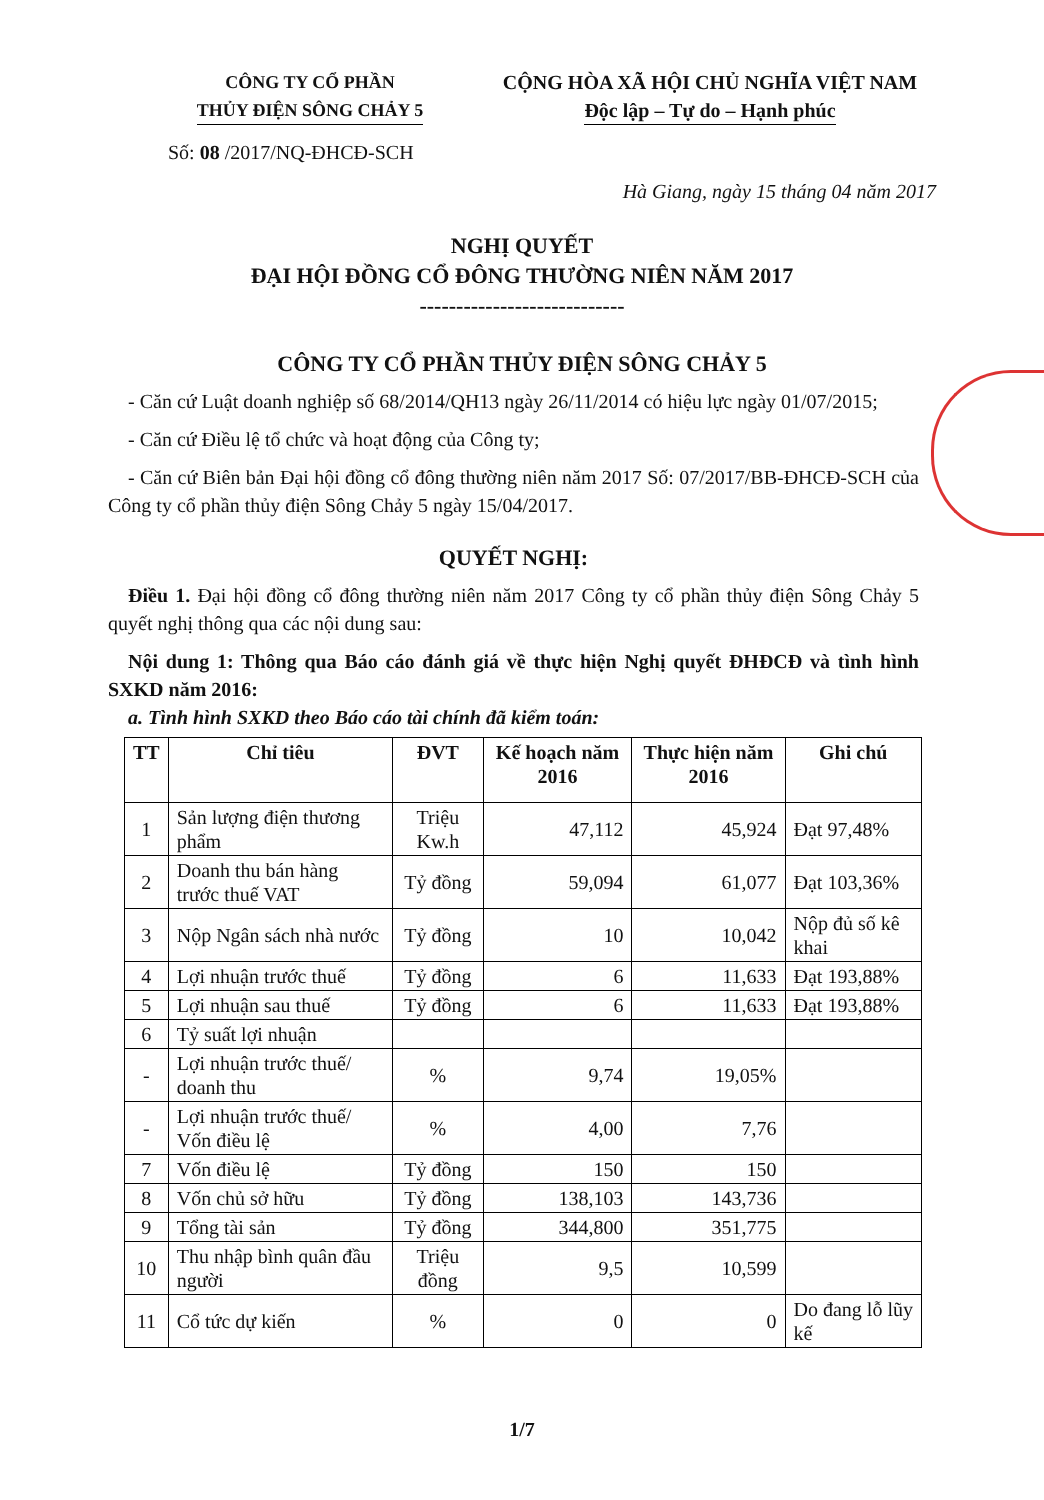CÔNG TY CỔ PHẦN
THỦY ĐIỆN SÔNG CHẢY 5
CỘNG HÒA XÃ HỘI CHỦ NGHĨA VIỆT NAM
Độc lập – Tự do – Hạnh phúc
Số: 08 /2017/NQ-ĐHCĐ-SCH
Hà Giang, ngày 15 tháng 04 năm 2017
NGHỊ QUYẾT
ĐẠI HỘI ĐỒNG CỔ ĐÔNG THƯỜNG NIÊN NĂM 2017
----------------------------
CÔNG TY CỔ PHẦN THỦY ĐIỆN SÔNG CHẢY 5
- Căn cứ Luật doanh nghiệp số 68/2014/QH13 ngày 26/11/2014 có hiệu lực ngày 01/07/2015;
- Căn cứ Điều lệ tổ chức và hoạt động của Công ty;
- Căn cứ Biên bản Đại hội đồng cổ đông thường niên năm 2017 Số: 07/2017/BB-ĐHCĐ-SCH của Công ty cổ phần thủy điện Sông Chảy 5 ngày 15/04/2017.
QUYẾT NGHỊ:
Điều 1. Đại hội đồng cổ đông thường niên năm 2017 Công ty cổ phần thủy điện Sông Chảy 5 quyết nghị thông qua các nội dung sau:
Nội dung 1: Thông qua Báo cáo đánh giá về thực hiện Nghị quyết ĐHĐCĐ và tình hình SXKD năm 2016:
a. Tình hình SXKD theo Báo cáo tài chính đã kiểm toán:
| TT | Chỉ tiêu | ĐVT | Kế hoạch năm 2016 | Thực hiện năm 2016 | Ghi chú |
| --- | --- | --- | --- | --- | --- |
| 1 | Sản lượng điện thương phẩm | Triệu Kw.h | 47,112 | 45,924 | Đạt 97,48% |
| 2 | Doanh thu bán hàng trước thuế VAT | Tỷ đồng | 59,094 | 61,077 | Đạt 103,36% |
| 3 | Nộp Ngân sách nhà nước | Tỷ đồng | 10 | 10,042 | Nộp đủ số kê khai |
| 4 | Lợi nhuận trước thuế | Tỷ đồng | 6 | 11,633 | Đạt 193,88% |
| 5 | Lợi nhuận sau thuế | Tỷ đồng | 6 | 11,633 | Đạt 193,88% |
| 6 | Tỷ suất lợi nhuận | | | | |
| - | Lợi nhuận trước thuế/ doanh thu | % | 9,74 | 19,05% | |
| - | Lợi nhuận trước thuế/ Vốn điều lệ | % | 4,00 | 7,76 | |
| 7 | Vốn điều lệ | Tỷ đồng | 150 | 150 | |
| 8 | Vốn chủ sở hữu | Tỷ đồng | 138,103 | 143,736 | |
| 9 | Tổng tài sản | Tỷ đồng | 344,800 | 351,775 | |
| 10 | Thu nhập bình quân đầu người | Triệu đồng | 9,5 | 10,599 | |
| 11 | Cổ tức dự kiến | % | 0 | 0 | Do đang lỗ lũy kế |
1/7